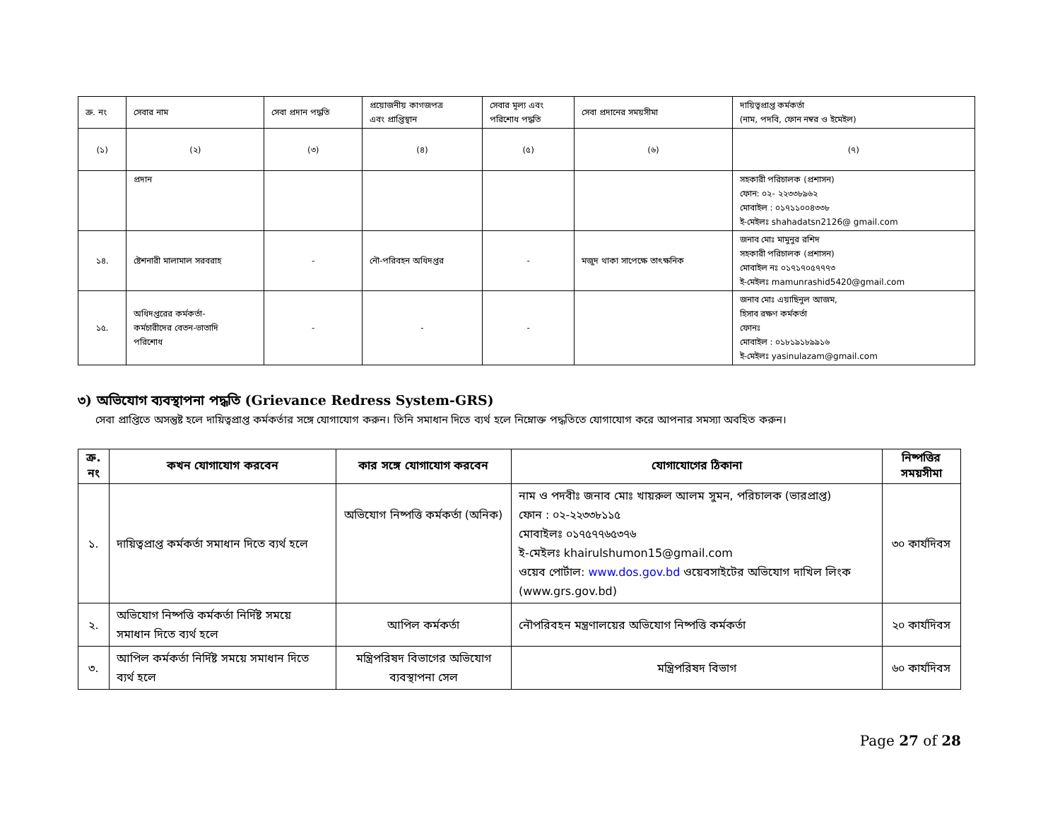| ক্র. নং | সেবার নাম | সেবা প্রদান পদ্ধতি | প্রয়োজনীয় কাগজপত্র এবং প্রাপ্তিস্থান | সেবার মূল্য এবং পরিশোধ পদ্ধতি | সেবা প্রদানের সময়সীমা | দায়িত্বপ্রাপ্ত কর্মকর্তা (নাম, পদবি, ফোন নম্বর ও ইমেইল) |
| (১) | (২) | (৩) | (৪) | (৫) | (৬) | (৭) |
| | প্রদান | | | | | সহকারী পরিচালক (প্রশাসন) ফোন: ০২- ২২৩৩৮৯৬২ মোবাইল : ০১৭১১০০৪৩৩৮ ই-মেইলঃ shahadatsn2126@ gmail.com |
| ১৪. | ষ্টেশনারী মালামাল সরবরাহ | - | নৌ-পরিবহন অধিদপ্তর | - | মজুদ থাকা সাপেক্ষে তাৎক্ষনিক | জনাব মোঃ মামুনুর রশিদ সহকারী পরিচালক (প্রশাসন) মোবাইল নঃ ০১৭১৭০৫৭৭৭৩ ই-মেইলঃ mamunrashid5420@gmail.com |
| ১৫. | অধিদপ্তরের কর্মকর্তা- কর্মচারীদের বেতন-ভাতাদি পরিশোধ | - | - | - | | জনাব মোঃ এয়াছিনুল আজম, হিসাব রক্ষণ কর্মকর্তা ফোনঃ মোবাইল : ০১৮১৯১৮৯৯১৬ ই-মেইলঃ yasinulazam@gmail.com |
৩) অভিযোগ ব্যবস্থাপনা পদ্ধতি (Grievance Redress System-GRS)
সেবা প্রাপ্তিতে অসন্তুষ্ট হলে দায়িত্বপ্রাপ্ত কর্মকর্তার সঙ্গে যোগাযোগ করুন। তিনি সমাধান দিতে ব্যর্থ হলে নিম্নোক্ত পদ্ধতিতে যোগাযোগ করে আপনার সমস্যা অবহিত করুন।
| ক্র. নং | কখন যোগাযোগ করবেন | কার সঙ্গে যোগাযোগ করবেন | যোগাযোগের ঠিকানা | নিষ্পত্তির সময়সীমা |
| --- | --- | --- | --- | --- |
| ১. | দায়িত্বপ্রাপ্ত কর্মকর্তা সমাধান দিতে ব্যর্থ হলে | অভিযোগ নিষ্পত্তি কর্মকর্তা (অনিক) | নাম ও পদবীঃ জনাব মোঃ খায়রুল আলম সুমন, পরিচালক (ভারপ্রাপ্ত) ফোন : ০২-২২৩৩৮১১৫ মোবাইলঃ ০১৭৫৭৭৬৫৩৭৬ ই-মেইলঃ khairulshumon15@gmail.com ওয়েব পোর্টাল: www.dos.gov.bd ওয়েবসাইটের অভিযোগ দাখিল লিংক (www.grs.gov.bd) | ৩০ কার্যদিবস |
| ২. | অভিযোগ নিষ্পত্তি কর্মকর্তা নির্দিষ্ট সময়ে সমাধান দিতে ব্যর্থ হলে | আপিল কর্মকর্তা | নৌপরিবহন মন্ত্রণালয়ের অভিযোগ নিষ্পত্তি কর্মকর্তা | ২০ কার্যদিবস |
| ৩. | আপিল কর্মকর্তা নির্দিষ্ট সময়ে সমাধান দিতে ব্যর্থ হলে | মন্ত্রিপরিষদ বিভাগের অভিযোগ ব্যবস্থাপনা সেল | মন্ত্রিপরিষদ বিভাগ | ৬০ কার্যদিবস |
Page 27 of 28